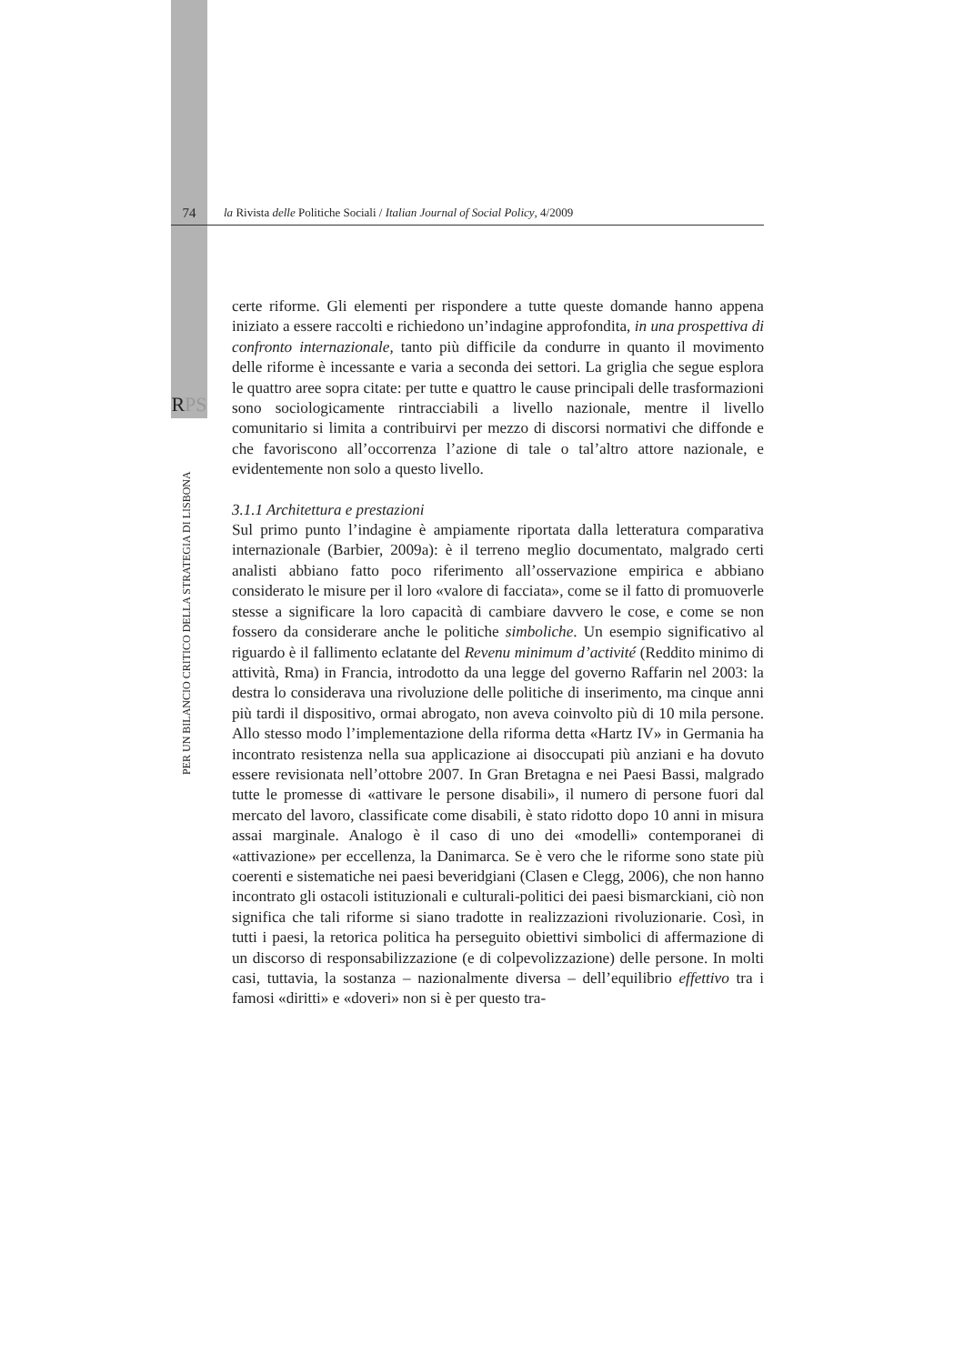74
la Rivista delle Politiche Sociali / Italian Journal of Social Policy, 4/2009
RPS
PER UN BILANCIO CRITICO DELLA STRATEGIA DI LISBONA
certe riforme. Gli elementi per rispondere a tutte queste domande hanno appena iniziato a essere raccolti e richiedono un’indagine approfondita, in una prospettiva di confronto internazionale, tanto più difficile da condurre in quanto il movimento delle riforme è incessante e varia a seconda dei settori. La griglia che segue esplora le quattro aree sopra citate: per tutte e quattro le cause principali delle trasformazioni sono sociologicamente rintracciabili a livello nazionale, mentre il livello comunitario si limita a contribuirvi per mezzo di discorsi normativi che diffonde e che favoriscono all’occorrenza l’azione di tale o tal’altro attore nazionale, e evidentemente non solo a questo livello.
3.1.1 Architettura e prestazioni
Sul primo punto l’indagine è ampiamente riportata dalla letteratura comparativa internazionale (Barbier, 2009a): è il terreno meglio documentato, malgrado certi analisti abbiano fatto poco riferimento all’osservazione empirica e abbiano considerato le misure per il loro «valore di facciata», come se il fatto di promuoverle stesse a significare la loro capacità di cambiare davvero le cose, e come se non fossero da considerare anche le politiche simboliche. Un esempio significativo al riguardo è il fallimento eclatante del Revenu minimum d’activité (Reddito minimo di attività, Rma) in Francia, introdotto da una legge del governo Raffarin nel 2003: la destra lo considerava una rivoluzione delle politiche di inserimento, ma cinque anni più tardi il dispositivo, ormai abrogato, non aveva coinvolto più di 10 mila persone. Allo stesso modo l’implementazione della riforma detta «Hartz IV» in Germania ha incontrato resistenza nella sua applicazione ai disoccupati più anziani e ha dovuto essere revisionata nell’ottobre 2007. In Gran Bretagna e nei Paesi Bassi, malgrado tutte le promesse di «attivare le persone disabili», il numero di persone fuori dal mercato del lavoro, classificate come disabili, è stato ridotto dopo 10 anni in misura assai marginale. Analogo è il caso di uno dei «modelli» contemporanei di «attivazione» per eccellenza, la Danimarca. Se è vero che le riforme sono state più coerenti e sistematiche nei paesi beveridgiani (Clasen e Clegg, 2006), che non hanno incontrato gli ostacoli istituzionali e culturali-politici dei paesi bismarckiani, ciò non significa che tali riforme si siano tradotte in realizzazioni rivoluzionarie. Così, in tutti i paesi, la retorica politica ha perseguito obiettivi simbolici di affermazione di un discorso di responsabilizzazione (e di colpevolizzazione) delle persone. In molti casi, tuttavia, la sostanza – nazionalmente diversa – dell’equilibrio effettivo tra i famosi «diritti» e «doveri» non si è per questo tra-